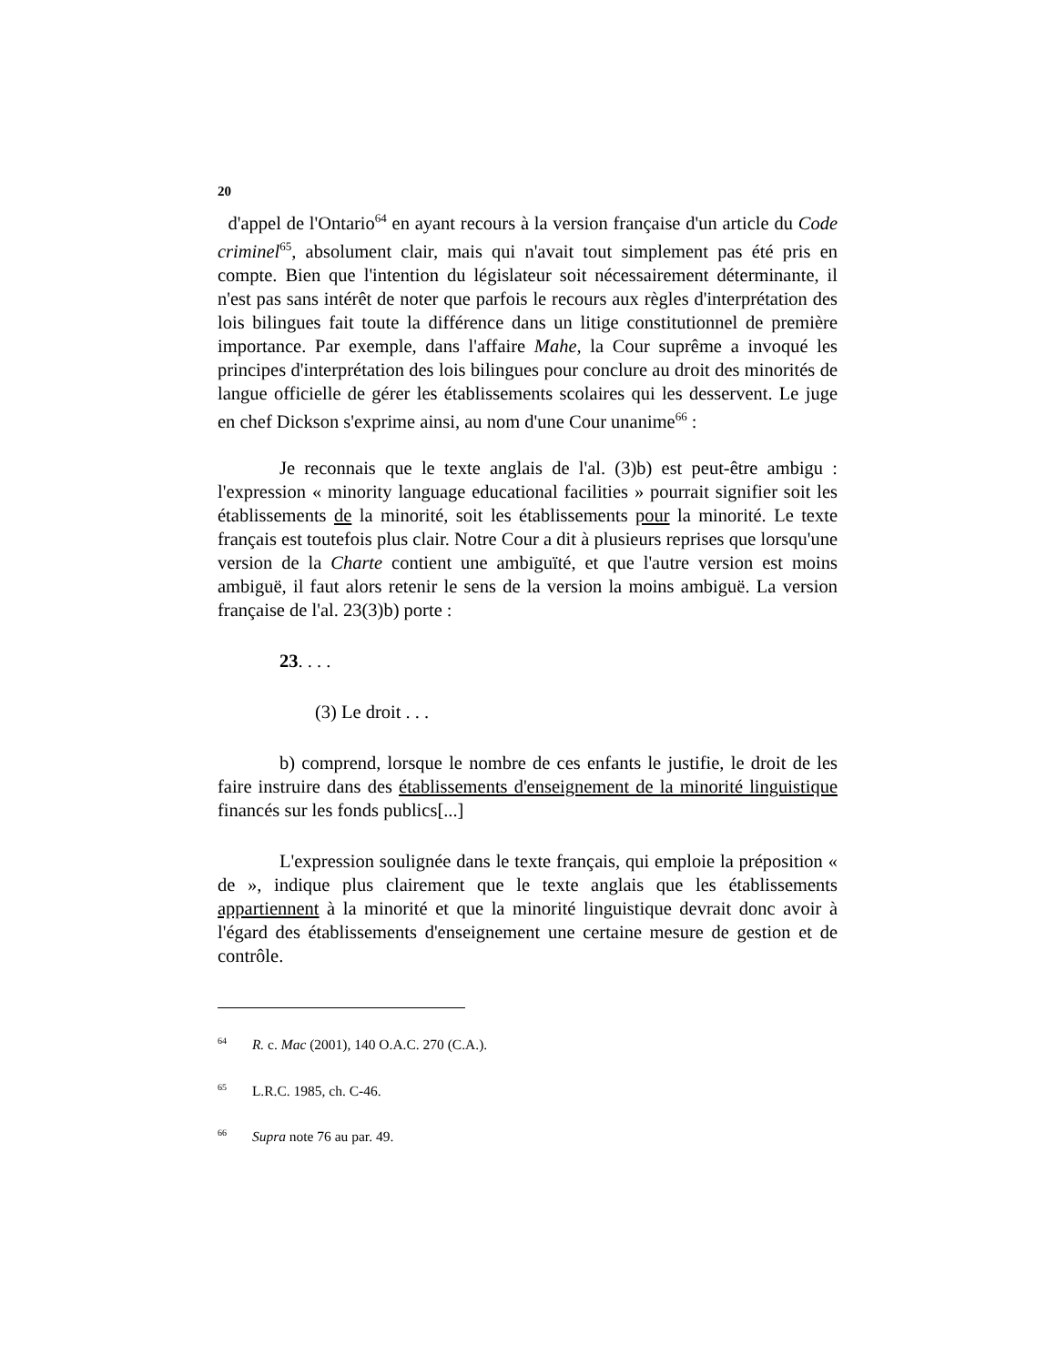20
d'appel de l'Ontario<sup>64</sup> en ayant recours à la version française d'un article du Code criminel<sup>65</sup>, absolument clair, mais qui n'avait tout simplement pas été pris en compte. Bien que l'intention du législateur soit nécessairement déterminante, il n'est pas sans intérêt de noter que parfois le recours aux règles d'interprétation des lois bilingues fait toute la différence dans un litige constitutionnel de première importance. Par exemple, dans l'affaire Mahe, la Cour suprême a invoqué les principes d'interprétation des lois bilingues pour conclure au droit des minorités de langue officielle de gérer les établissements scolaires qui les desservent. Le juge en chef Dickson s'exprime ainsi, au nom d'une Cour unanime<sup>66</sup> :
Je reconnais que le texte anglais de l'al. (3)b) est peut-être ambigu : l'expression « minority language educational facilities » pourrait signifier soit les établissements de la minorité, soit les établissements pour la minorité. Le texte français est toutefois plus clair. Notre Cour a dit à plusieurs reprises que lorsqu'une version de la Charte contient une ambiguïté, et que l'autre version est moins ambiguë, il faut alors retenir le sens de la version la moins ambiguë. La version française de l'al. 23(3)b) porte :
23. . . .
(3) Le droit . . .
b) comprend, lorsque le nombre de ces enfants le justifie, le droit de les faire instruire dans des établissements d'enseignement de la minorité linguistique financés sur les fonds publics[...]
L'expression soulignée dans le texte français, qui emploie la préposition « de », indique plus clairement que le texte anglais que les établissements appartiennent à la minorité et que la minorité linguistique devrait donc avoir à l'égard des établissements d'enseignement une certaine mesure de gestion et de contrôle.
<sup>64</sup> R. c. Mac (2001), 140 O.A.C. 270 (C.A.).
<sup>65</sup> L.R.C. 1985, ch. C-46.
<sup>66</sup> Supra note 76 au par. 49.